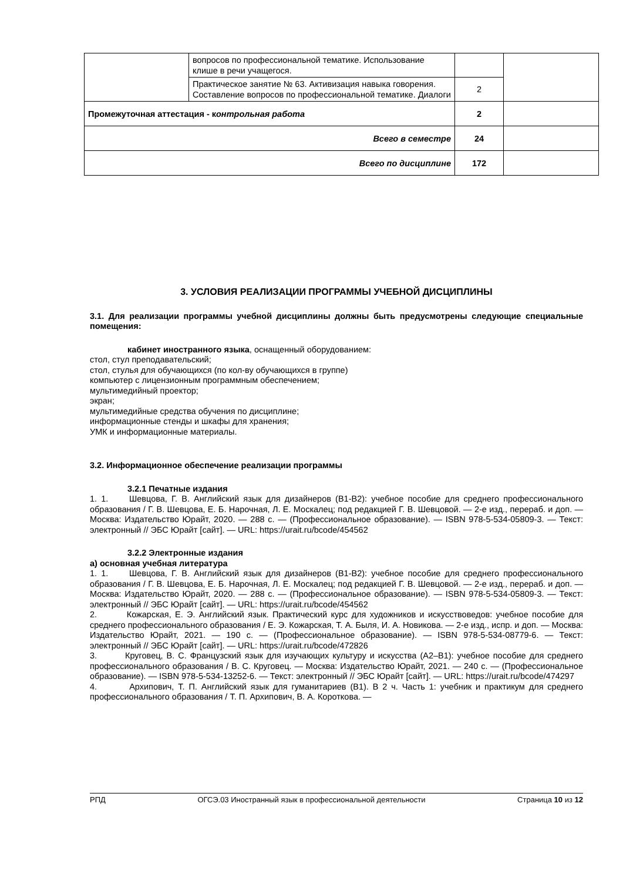| | вопросов по профессиональной тематике. Использование клише в речи учащегося. | | |
| | Практическое занятие № 63. Активизация навыка говорения. Составление вопросов по профессиональной тематике. Диалоги | 2 | |
| Промежуточная аттестация - к онтрольная работа | | 2 | |
| Всего в семестре | | 24 | |
| Всего по дисциплине | | 172 | |
3. УСЛОВИЯ РЕАЛИЗАЦИИ ПРОГРАММЫ УЧЕБНОЙ ДИСЦИПЛИНЫ
3.1. Для реализации программы учебной дисциплины должны быть предусмотрены следующие специальные помещения:
кабинет иностранного языка, оснащенный оборудованием:
стол, стул преподавательский;
стол, стулья для обучающихся (по кол-ву обучающихся в группе)
компьютер с лицензионным программным обеспечением;
мультимедийный проектор;
экран;
мультимедийные средства обучения по дисциплине;
информационные стенды и шкафы для хранения;
УМК и информационные материалы.
3.2. Информационное обеспечение реализации программы
3.2.1 Печатные издания
1. 1. Шевцова, Г. В. Английский язык для дизайнеров (B1-B2): учебное пособие для среднего профессионального образования / Г. В. Шевцова, Е. Б. Нарочная, Л. Е. Москалец; под редакцией Г. В. Шевцовой. — 2-е изд., перераб. и доп. — Москва: Издательство Юрайт, 2020. — 288 с. — (Профессиональное образование). — ISBN 978-5-534-05809-3. — Текст: электронный // ЭБС Юрайт [сайт]. — URL: https://urait.ru/bcode/454562
3.2.2 Электронные издания
а) основная учебная литература
1. 1. Шевцова, Г. В. Английский язык для дизайнеров (B1-B2): учебное пособие для среднего профессионального образования / Г. В. Шевцова, Е. Б. Нарочная, Л. Е. Москалец; под редакцией Г. В. Шевцовой. — 2-е изд., перераб. и доп. — Москва: Издательство Юрайт, 2020. — 288 с. — (Профессиональное образование). — ISBN 978-5-534-05809-3. — Текст: электронный // ЭБС Юрайт [сайт]. — URL: https://urait.ru/bcode/454562
2. Кожарская, Е. Э. Английский язык. Практический курс для художников и искусствоведов: учебное пособие для среднего профессионального образования / Е. Э. Кожарская, Т. А. Быля, И. А. Новикова. — 2-е изд., испр. и доп. — Москва: Издательство Юрайт, 2021. — 190 с. — (Профессиональное образование). — ISBN 978-5-534-08779-6. — Текст: электронный // ЭБС Юрайт [сайт]. — URL: https://urait.ru/bcode/472826
3. Круговец, В. С. Французский язык для изучающих культуру и искусства (A2–B1): учебное пособие для среднего профессионального образования / В. С. Круговец. — Москва: Издательство Юрайт, 2021. — 240 с. — (Профессиональное образование). — ISBN 978-5-534-13252-6. — Текст: электронный // ЭБС Юрайт [сайт]. — URL: https://urait.ru/bcode/474297
4. Архипович, Т. П. Английский язык для гуманитариев (B1). В 2 ч. Часть 1: учебник и практикум для среднего профессионального образования / Т. П. Архипович, В. А. Короткова. —
РПД ОГСЭ.03 Иностранный язык в профессиональной деятельности Страница 10 из 12